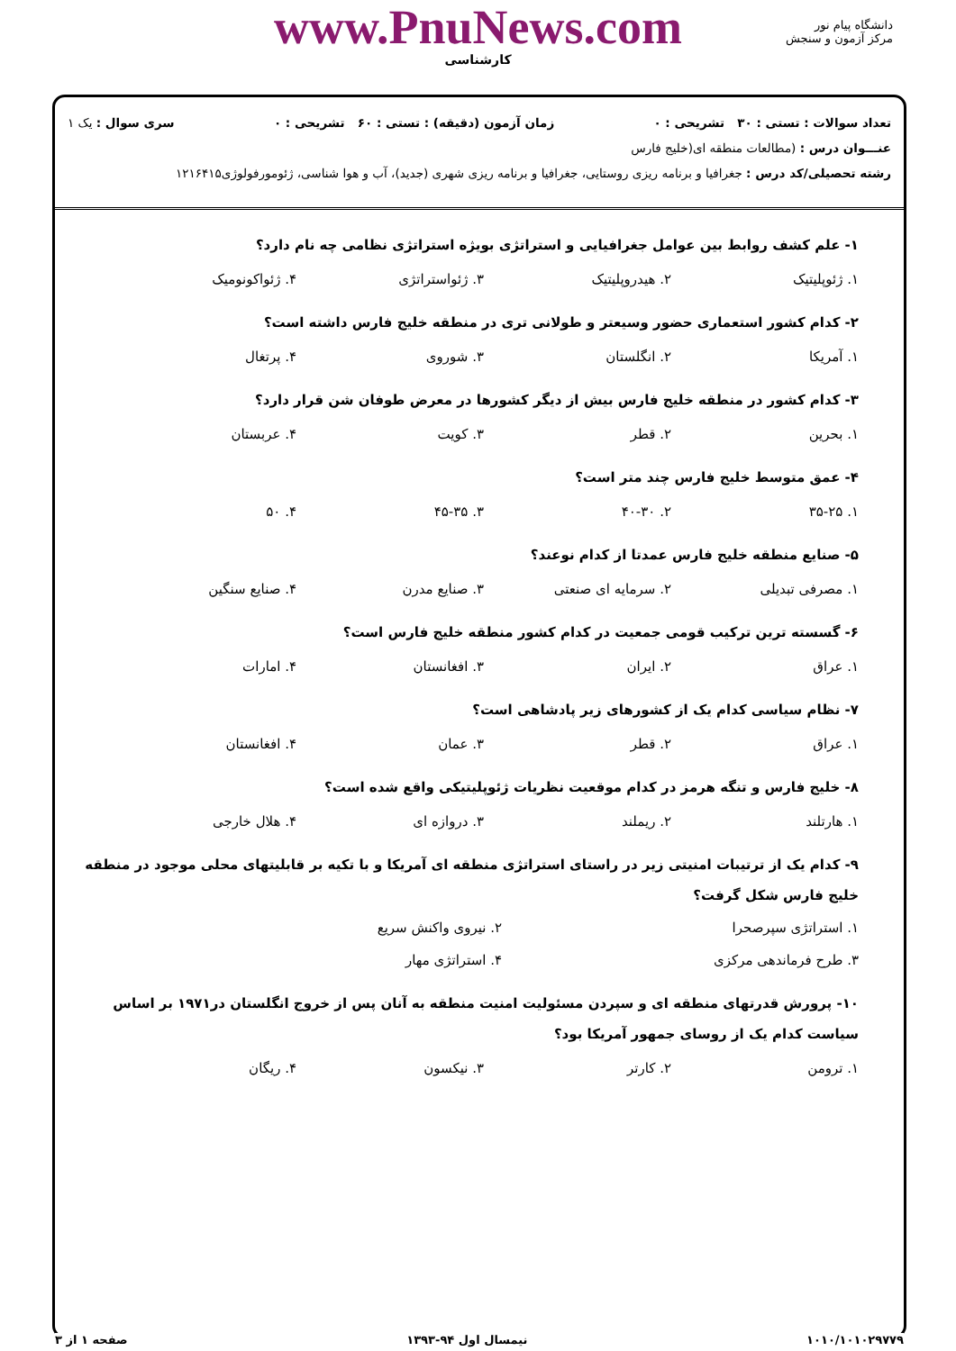دانشگاه پیام نور
مرکز آزمون و سنجش
www.PnuNews.com
کارشناسی
تعداد سوالات : تستی : ۳۰ تشریحی : ۰ زمان آزمون (دقیقه) : تستی : ۶۰ تشریحی : ۰ سری سوال : یک ۱
عنـــوان درس : (مطالعات منطقه ای(خلیج فارس
رشته تحصیلی/کد درس : جغرافیا و برنامه ریزی روستایی، جغرافیا و برنامه ریزی شهری (جدید)، آب و هوا شناسی، ژئومورفولوژی۱۲۱۶۴۱۵
۱- علم کشف روابط بین عوامل جغرافیایی و استراتژی بویژه استراتژی نظامی چه نام دارد؟
۱. ژئوپلیتیک ۲. هیدروپلیتیک ۳. ژئواستراتژی ۴. ژئواکونومیک
۲- کدام کشور استعماری حضور وسیعتر و طولانی تری در منطقه خلیج فارس داشته است؟
۱. آمریکا ۲. انگلستان ۳. شوروی ۴. پرتغال
۳- کدام کشور در منطقه خلیج فارس بیش از دیگر کشورها در معرض طوفان شن قرار دارد؟
۱. بحرین ۲. قطر ۳. کویت ۴. عربستان
۴- عمق متوسط خلیج فارس چند متر است؟
۱. ۳۵-۲۵ ۲. ۴۰-۳۰ ۳. ۴۵-۳۵ ۴. ۵۰
۵- صنایع منطقه خلیج فارس عمدتا از کدام نوعند؟
۱. مصرفی تبدیلی ۲. سرمایه ای صنعتی ۳. صنایع مدرن ۴. صنایع سنگین
۶- گسسته ترین ترکیب قومی جمعیت در کدام کشور منطقه خلیج فارس است؟
۱. عراق ۲. ایران ۳. افغانستان ۴. امارات
۷- نظام سیاسی کدام یک از کشورهای زیر پادشاهی است؟
۱. عراق ۲. قطر ۳. عمان ۴. افغانستان
۸- خلیج فارس و تنگه هرمز در کدام موقعیت نظریات ژئوپلیتیکی واقع شده است؟
۱. هارتلند ۲. ریملند ۳. دروازه ای ۴. هلال خارجی
۹- کدام یک از ترتیبات امنیتی زیر در راستای استراتژی منطقه ای آمریکا و با تکیه بر قابلیتهای محلی موجود در منطقه خلیج فارس شکل گرفت؟
۱. استراتژی سپرصحرا ۲. نیروی واکنش سریع ۳. طرح فرماندهی مرکزی ۴. استراتژی مهار
۱۰- پرورش قدرتهای منطقه ای و سپردن مسئولیت امنیت منطقه به آنان پس از خروج انگلستان در۱۹۷۱ بر اساس سیاست کدام یک از روسای جمهور آمریکا بود؟
۱. ترومن ۲. کارتر ۳. نیکسون ۴. ریگان
۱۰۱۰/۱۰۱۰۲۹۷۷۹ نیمسال اول ۹۴-۱۳۹۳ صفحه ۱ از ۳